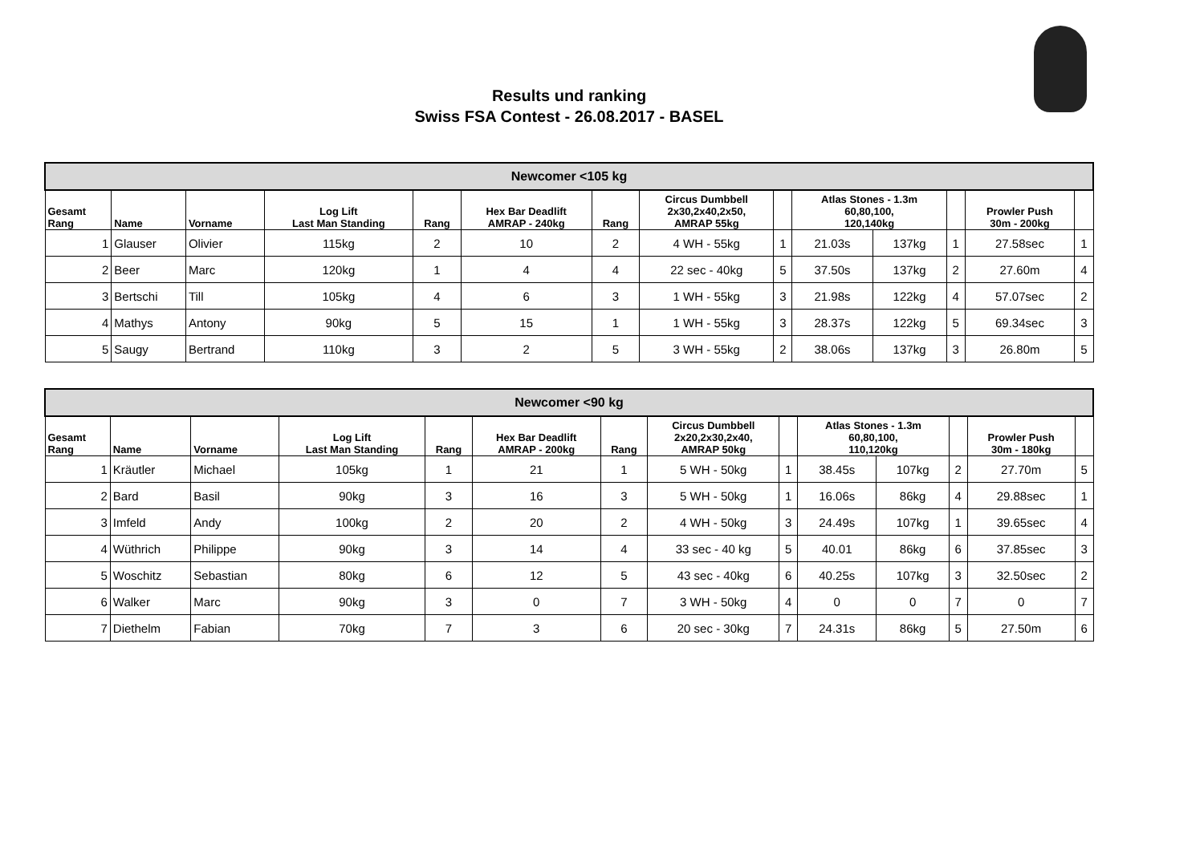Results und ranking
Swiss FSA Contest - 26.08.2017 - BASEL
| Newcomer <105 kg | | | | | | | | | | | | | |
| --- | --- | --- | --- | --- | --- | --- | --- | --- | --- | --- | --- | --- | --- |
| Gesamt Rang | Name | Vorname | Log Lift Last Man Standing | Rang | Hex Bar Deadlift AMRAP - 240kg | Rang | Circus Dumbbell 2x30,2x40,2x50, AMRAP 55kg | | Atlas Stones - 1.3m 60,80,100, 120,140kg | | | Prowler Push 30m - 200kg | |
| 1 | Glauser | Olivier | 115kg | 2 | 10 | 2 | 4 WH - 55kg | 1 | 21.03s | 137kg | 1 | 27.58sec | 1 |
| 2 | Beer | Marc | 120kg | 1 | 4 | 4 | 22 sec - 40kg | 5 | 37.50s | 137kg | 2 | 27.60m | 4 |
| 3 | Bertschi | Till | 105kg | 4 | 6 | 3 | 1 WH - 55kg | 3 | 21.98s | 122kg | 4 | 57.07sec | 2 |
| 4 | Mathys | Antony | 90kg | 5 | 15 | 1 | 1 WH - 55kg | 3 | 28.37s | 122kg | 5 | 69.34sec | 3 |
| 5 | Saugy | Bertrand | 110kg | 3 | 2 | 5 | 3 WH - 55kg | 2 | 38.06s | 137kg | 3 | 26.80m | 5 |
| Newcomer <90 kg | | | | | | | | | | | | | |
| --- | --- | --- | --- | --- | --- | --- | --- | --- | --- | --- | --- | --- | --- |
| Gesamt Rang | Name | Vorname | Log Lift Last Man Standing | Rang | Hex Bar Deadlift AMRAP - 200kg | Rang | Circus Dumbbell 2x20,2x30,2x40, AMRAP 50kg | | Atlas Stones - 1.3m 60,80,100, 110,120kg | | | Prowler Push 30m - 180kg | |
| 1 | Kräutler | Michael | 105kg | 1 | 21 | 1 | 5 WH - 50kg | 1 | 38.45s | 107kg | 2 | 27.70m | 5 |
| 2 | Bard | Basil | 90kg | 3 | 16 | 3 | 5 WH - 50kg | 1 | 16.06s | 86kg | 4 | 29.88sec | 1 |
| 3 | Imfeld | Andy | 100kg | 2 | 20 | 2 | 4 WH - 50kg | 3 | 24.49s | 107kg | 1 | 39.65sec | 4 |
| 4 | Wüthrich | Philippe | 90kg | 3 | 14 | 4 | 33 sec - 40 kg | 5 | 40.01 | 86kg | 6 | 37.85sec | 3 |
| 5 | Woschitz | Sebastian | 80kg | 6 | 12 | 5 | 43 sec - 40kg | 6 | 40.25s | 107kg | 3 | 32.50sec | 2 |
| 6 | Walker | Marc | 90kg | 3 | 0 | 7 | 3 WH - 50kg | 4 | 0 | 0 | 7 | 0 | 7 |
| 7 | Diethelm | Fabian | 70kg | 7 | 3 | 6 | 20 sec - 30kg | 7 | 24.31s | 86kg | 5 | 27.50m | 6 |